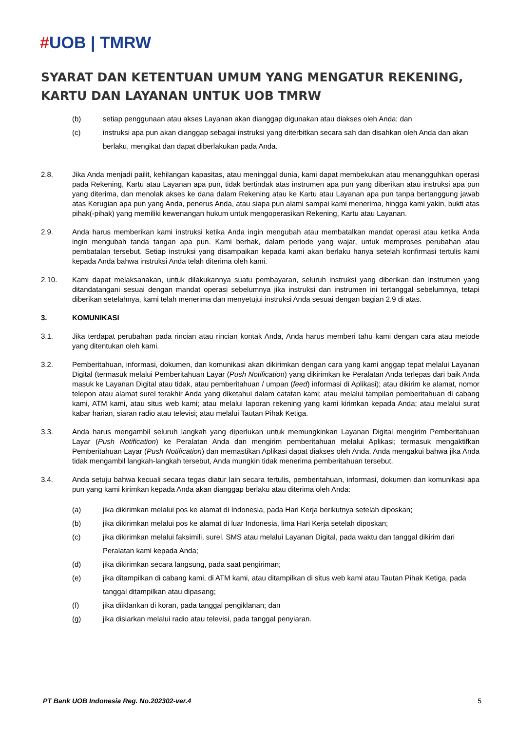#UOB | TMRW
SYARAT DAN KETENTUAN UMUM YANG MENGATUR REKENING, KARTU DAN LAYANAN UNTUK UOB TMRW
(b) setiap penggunaan atau akses Layanan akan dianggap digunakan atau diakses oleh Anda; dan
(c) instruksi apa pun akan dianggap sebagai instruksi yang diterbitkan secara sah dan disahkan oleh Anda dan akan berlaku, mengikat dan dapat diberlakukan pada Anda.
2.8. Jika Anda menjadi pailit, kehilangan kapasitas, atau meninggal dunia, kami dapat membekukan atau menangguhkan operasi pada Rekening, Kartu atau Layanan apa pun, tidak bertindak atas instrumen apa pun yang diberikan atau instruksi apa pun yang diterima, dan menolak akses ke dana dalam Rekening atau ke Kartu atau Layanan apa pun tanpa bertanggung jawab atas Kerugian apa pun yang Anda, penerus Anda, atau siapa pun alami sampai kami menerima, hingga kami yakin, bukti atas pihak(-pihak) yang memiliki kewenangan hukum untuk mengoperasikan Rekening, Kartu atau Layanan.
2.9. Anda harus memberikan kami instruksi ketika Anda ingin mengubah atau membatalkan mandat operasi atau ketika Anda ingin mengubah tanda tangan apa pun. Kami berhak, dalam periode yang wajar, untuk memproses perubahan atau pembatalan tersebut. Setiap instruksi yang disampaikan kepada kami akan berlaku hanya setelah konfirmasi tertulis kami kepada Anda bahwa instruksi Anda telah diterima oleh kami.
2.10. Kami dapat melaksanakan, untuk dilakukannya suatu pembayaran, seluruh instruksi yang diberikan dan instrumen yang ditandatangani sesuai dengan mandat operasi sebelumnya jika instruksi dan instrumen ini tertanggal sebelumnya, tetapi diberikan setelahnya, kami telah menerima dan menyetujui instruksi Anda sesuai dengan bagian 2.9 di atas.
3. KOMUNIKASI
3.1. Jika terdapat perubahan pada rincian atau rincian kontak Anda, Anda harus memberi tahu kami dengan cara atau metode yang ditentukan oleh kami.
3.2. Pemberitahuan, informasi, dokumen, dan komunikasi akan dikirimkan dengan cara yang kami anggap tepat melalui Layanan Digital (termasuk melalui Pemberitahuan Layar (Push Notification) yang dikirimkan ke Peralatan Anda terlepas dari baik Anda masuk ke Layanan Digital atau tidak, atau pemberitahuan / umpan (feed) informasi di Aplikasi); atau dikirim ke alamat, nomor telepon atau alamat surel terakhir Anda yang diketahui dalam catatan kami; atau melalui tampilan pemberitahuan di cabang kami, ATM kami, atau situs web kami; atau melalui laporan rekening yang kami kirimkan kepada Anda; atau melalui surat kabar harian, siaran radio atau televisi; atau melalui Tautan Pihak Ketiga.
3.3. Anda harus mengambil seluruh langkah yang diperlukan untuk memungkinkan Layanan Digital mengirim Pemberitahuan Layar (Push Notification) ke Peralatan Anda dan mengirim pemberitahuan melalui Aplikasi; termasuk mengaktifkan Pemberitahuan Layar (Push Notification) dan memastikan Aplikasi dapat diakses oleh Anda. Anda mengakui bahwa jika Anda tidak mengambil langkah-langkah tersebut, Anda mungkin tidak menerima pemberitahuan tersebut.
3.4. Anda setuju bahwa kecuali secara tegas diatur lain secara tertulis, pemberitahuan, informasi, dokumen dan komunikasi apa pun yang kami kirimkan kepada Anda akan dianggap berlaku atau diterima oleh Anda:
(a) jika dikirimkan melalui pos ke alamat di Indonesia, pada Hari Kerja berikutnya setelah diposkan;
(b) jika dikirimkan melalui pos ke alamat di luar Indonesia, lima Hari Kerja setelah diposkan;
(c) jika dikirimkan melalui faksimili, surel, SMS atau melalui Layanan Digital, pada waktu dan tanggal dikirim dari Peralatan kami kepada Anda;
(d) jika dikirimkan secara langsung, pada saat pengiriman;
(e) jika ditampilkan di cabang kami, di ATM kami, atau ditampilkan di situs web kami atau Tautan Pihak Ketiga, pada tanggal ditampilkan atau dipasang;
(f) jika diiklankan di koran, pada tanggal pengiklanan; dan
(g) jika disiarkan melalui radio atau televisi, pada tanggal penyiaran.
PT Bank UOB Indonesia Reg. No.202302-ver.4 5